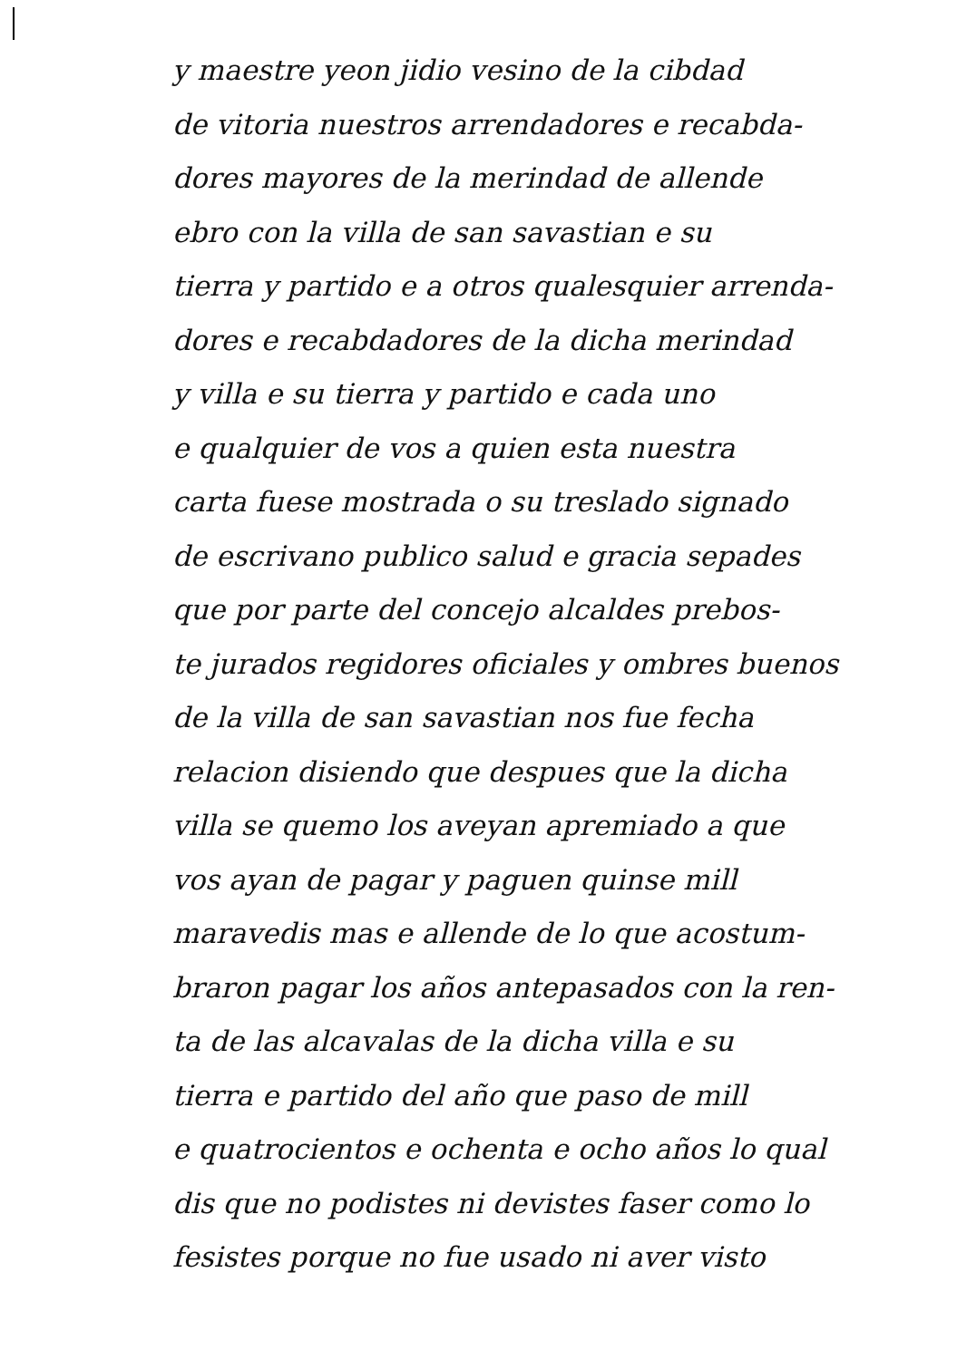y maestre yeon jidio vesino de la cibdad
de vitoria nuestros arrendadores e recabda-
dores mayores de la merindad de allende
ebro con la villa de san savastian e su
tierra y partido e a otros qualesquier arrenda-
dores e recabdadores de la dicha merindad
y villa e su tierra y partido e cada uno
e qualquier de vos a quien esta nuestra
carta fuese mostrada o su treslado signado
de escrivano publico salud e gracia sepades
que por parte del concejo alcaldes prebos-
te jurados regidores oficiales y ombres buenos
de la villa de san savastian nos fue fecha
relacion disiendo que despues que la dicha
villa se quemo los aveyan apremiado a que
vos ayan de pagar y paguen quinse mill
maravedis mas e allende de lo que acostum-
braron pagar los años antepasados con la ren-
ta de las alcavalas de la dicha villa e su
tierra e partido del año que paso de mill
e quatrocientos e ochenta e ocho años lo qual
dis que no podistes ni devistes faser como lo
fesistes porque no fue usado ni aver visto